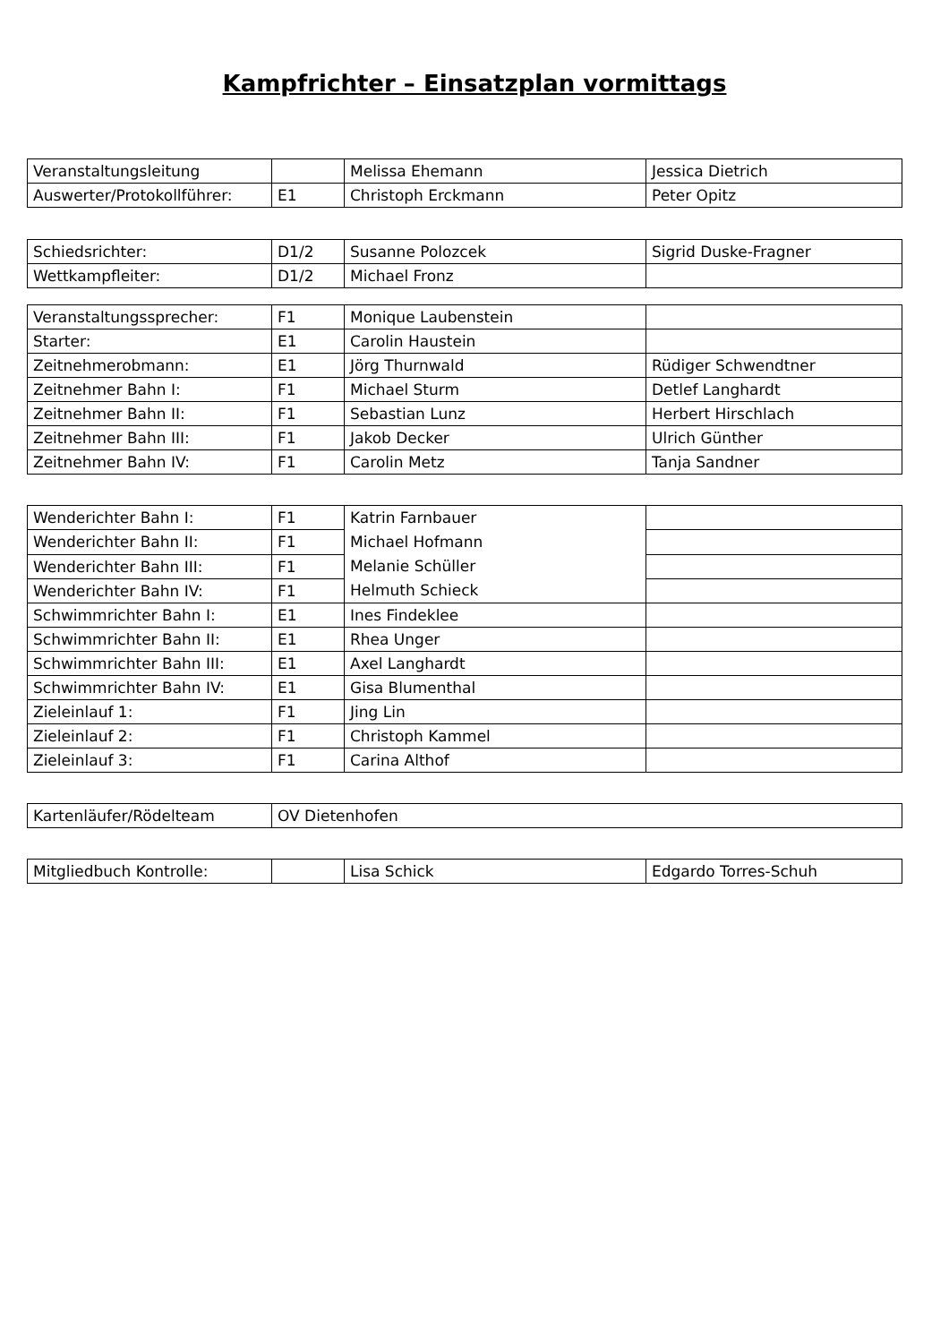Kampfrichter – Einsatzplan vormittags
| Veranstaltungsleitung | | Melissa Ehemann | Jessica Dietrich |
| Auswerter/Protokollführer: | E1 | Christoph Erckmann | Peter Opitz |
| Schiedsrichter: | D1/2 | Susanne Polozcek | Sigrid Duske-Fragner |
| Wettkampfleiter: | D1/2 | Michael Fronz | |
| Veranstaltungssprecher: | F1 | Monique Laubenstein | |
| Starter: | E1 | Carolin Haustein | |
| Zeitnehmerobmann: | E1 | Jörg Thurnwald | Rüdiger Schwendtner |
| Zeitnehmer Bahn I: | F1 | Michael Sturm | Detlef Langhardt |
| Zeitnehmer Bahn II: | F1 | Sebastian Lunz | Herbert Hirschlach |
| Zeitnehmer Bahn III: | F1 | Jakob Decker | Ulrich Günther |
| Zeitnehmer Bahn IV: | F1 | Carolin Metz | Tanja Sandner |
| Wenderichter Bahn I: | F1 | Katrin Farnbauer Michael Hofmann Melanie Schüller Helmuth Schieck | |
| Wenderichter Bahn II: | F1 | | |
| Wenderichter Bahn III: | F1 | | |
| Wenderichter Bahn IV: | F1 | | |
| Schwimmrichter Bahn I: | E1 | Ines Findeklee | |
| Schwimmrichter Bahn II: | E1 | Rhea Unger | |
| Schwimmrichter Bahn III: | E1 | Axel Langhardt | |
| Schwimmrichter Bahn IV: | E1 | Gisa Blumenthal | |
| Zieleinlauf 1: | F1 | Jing Lin | |
| Zieleinlauf 2: | F1 | Christoph Kammel | |
| Zieleinlauf 3: | F1 | Carina Althof | |
| Kartenläufer/Rödelteam | OV Dietenhofen |
| Mitgliedbuch Kontrolle: | | Lisa Schick | Edgardo Torres-Schuh |